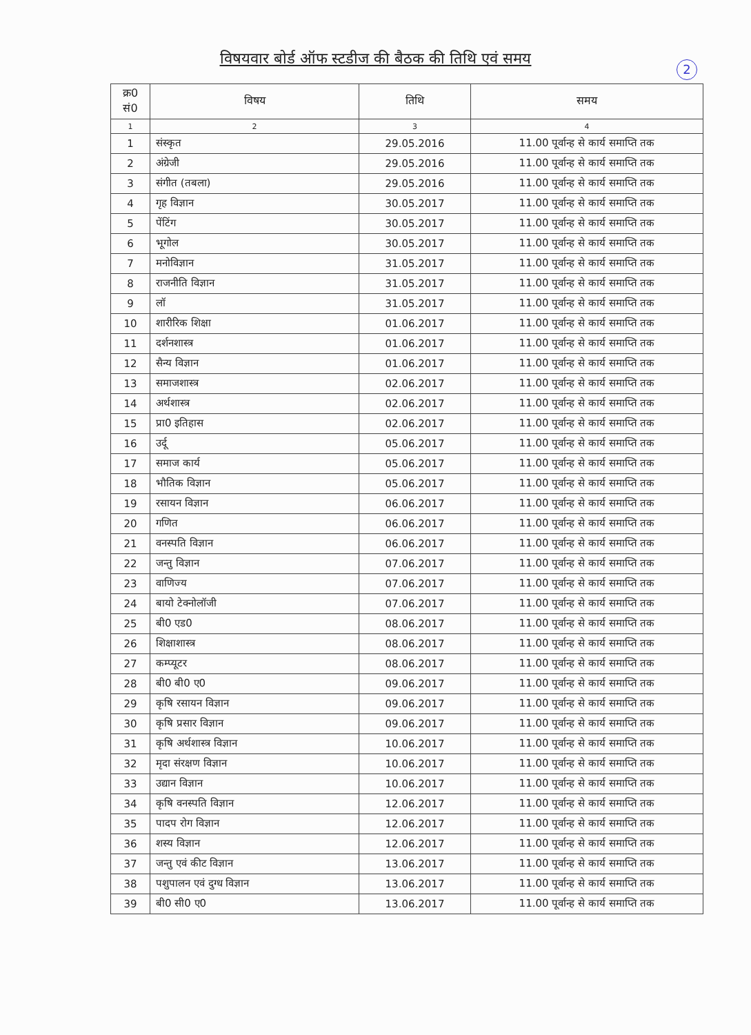विषयवार बोर्ड ऑफ स्टडीज की बैठक की तिथि एवं समय
2
| क्र0 सं0 | विषय | तिथि | समय |
| --- | --- | --- | --- |
| 1 | 2 | 3 | 4 |
| 1 | संस्कृत | 29.05.2016 | 11.00 पूर्वान्ह से कार्य समाप्ति तक |
| 2 | अंग्रेजी | 29.05.2016 | 11.00 पूर्वान्ह से कार्य समाप्ति तक |
| 3 | संगीत (तबला) | 29.05.2016 | 11.00 पूर्वान्ह से कार्य समाप्ति तक |
| 4 | गृह विज्ञान | 30.05.2017 | 11.00 पूर्वान्ह से कार्य समाप्ति तक |
| 5 | पेंटिंग | 30.05.2017 | 11.00 पूर्वान्ह से कार्य समाप्ति तक |
| 6 | भूगोल | 30.05.2017 | 11.00 पूर्वान्ह से कार्य समाप्ति तक |
| 7 | मनोविज्ञान | 31.05.2017 | 11.00 पूर्वान्ह से कार्य समाप्ति तक |
| 8 | राजनीति विज्ञान | 31.05.2017 | 11.00 पूर्वान्ह से कार्य समाप्ति तक |
| 9 | लॉ | 31.05.2017 | 11.00 पूर्वान्ह से कार्य समाप्ति तक |
| 10 | शारीरिक शिक्षा | 01.06.2017 | 11.00 पूर्वान्ह से कार्य समाप्ति तक |
| 11 | दर्शनशास्त्र | 01.06.2017 | 11.00 पूर्वान्ह से कार्य समाप्ति तक |
| 12 | सैन्य विज्ञान | 01.06.2017 | 11.00 पूर्वान्ह से कार्य समाप्ति तक |
| 13 | समाजशास्त्र | 02.06.2017 | 11.00 पूर्वान्ह से कार्य समाप्ति तक |
| 14 | अर्थशास्त्र | 02.06.2017 | 11.00 पूर्वान्ह से कार्य समाप्ति तक |
| 15 | प्रा0 इतिहास | 02.06.2017 | 11.00 पूर्वान्ह से कार्य समाप्ति तक |
| 16 | उर्दू | 05.06.2017 | 11.00 पूर्वान्ह से कार्य समाप्ति तक |
| 17 | समाज कार्य | 05.06.2017 | 11.00 पूर्वान्ह से कार्य समाप्ति तक |
| 18 | भौतिक विज्ञान | 05.06.2017 | 11.00 पूर्वान्ह से कार्य समाप्ति तक |
| 19 | रसायन विज्ञान | 06.06.2017 | 11.00 पूर्वान्ह से कार्य समाप्ति तक |
| 20 | गणित | 06.06.2017 | 11.00 पूर्वान्ह से कार्य समाप्ति तक |
| 21 | वनस्पति विज्ञान | 06.06.2017 | 11.00 पूर्वान्ह से कार्य समाप्ति तक |
| 22 | जन्तु विज्ञान | 07.06.2017 | 11.00 पूर्वान्ह से कार्य समाप्ति तक |
| 23 | वाणिज्य | 07.06.2017 | 11.00 पूर्वान्ह से कार्य समाप्ति तक |
| 24 | बायो टेक्नोलॉजी | 07.06.2017 | 11.00 पूर्वान्ह से कार्य समाप्ति तक |
| 25 | बी0 एड0 | 08.06.2017 | 11.00 पूर्वान्ह से कार्य समाप्ति तक |
| 26 | शिक्षाशास्त्र | 08.06.2017 | 11.00 पूर्वान्ह से कार्य समाप्ति तक |
| 27 | कम्प्यूटर | 08.06.2017 | 11.00 पूर्वान्ह से कार्य समाप्ति तक |
| 28 | बी0 बी0 ए0 | 09.06.2017 | 11.00 पूर्वान्ह से कार्य समाप्ति तक |
| 29 | कृषि रसायन विज्ञान | 09.06.2017 | 11.00 पूर्वान्ह से कार्य समाप्ति तक |
| 30 | कृषि प्रसार विज्ञान | 09.06.2017 | 11.00 पूर्वान्ह से कार्य समाप्ति तक |
| 31 | कृषि अर्थशास्त्र विज्ञान | 10.06.2017 | 11.00 पूर्वान्ह से कार्य समाप्ति तक |
| 32 | मृदा संरक्षण विज्ञान | 10.06.2017 | 11.00 पूर्वान्ह से कार्य समाप्ति तक |
| 33 | उद्यान विज्ञान | 10.06.2017 | 11.00 पूर्वान्ह से कार्य समाप्ति तक |
| 34 | कृषि वनस्पति विज्ञान | 12.06.2017 | 11.00 पूर्वान्ह से कार्य समाप्ति तक |
| 35 | पादप रोग विज्ञान | 12.06.2017 | 11.00 पूर्वान्ह से कार्य समाप्ति तक |
| 36 | शस्य विज्ञान | 12.06.2017 | 11.00 पूर्वान्ह से कार्य समाप्ति तक |
| 37 | जन्तु एवं कीट विज्ञान | 13.06.2017 | 11.00 पूर्वान्ह से कार्य समाप्ति तक |
| 38 | पशुपालन एवं दुग्ध विज्ञान | 13.06.2017 | 11.00 पूर्वान्ह से कार्य समाप्ति तक |
| 39 | बी0 सी0 ए0 | 13.06.2017 | 11.00 पूर्वान्ह से कार्य समाप्ति तक |